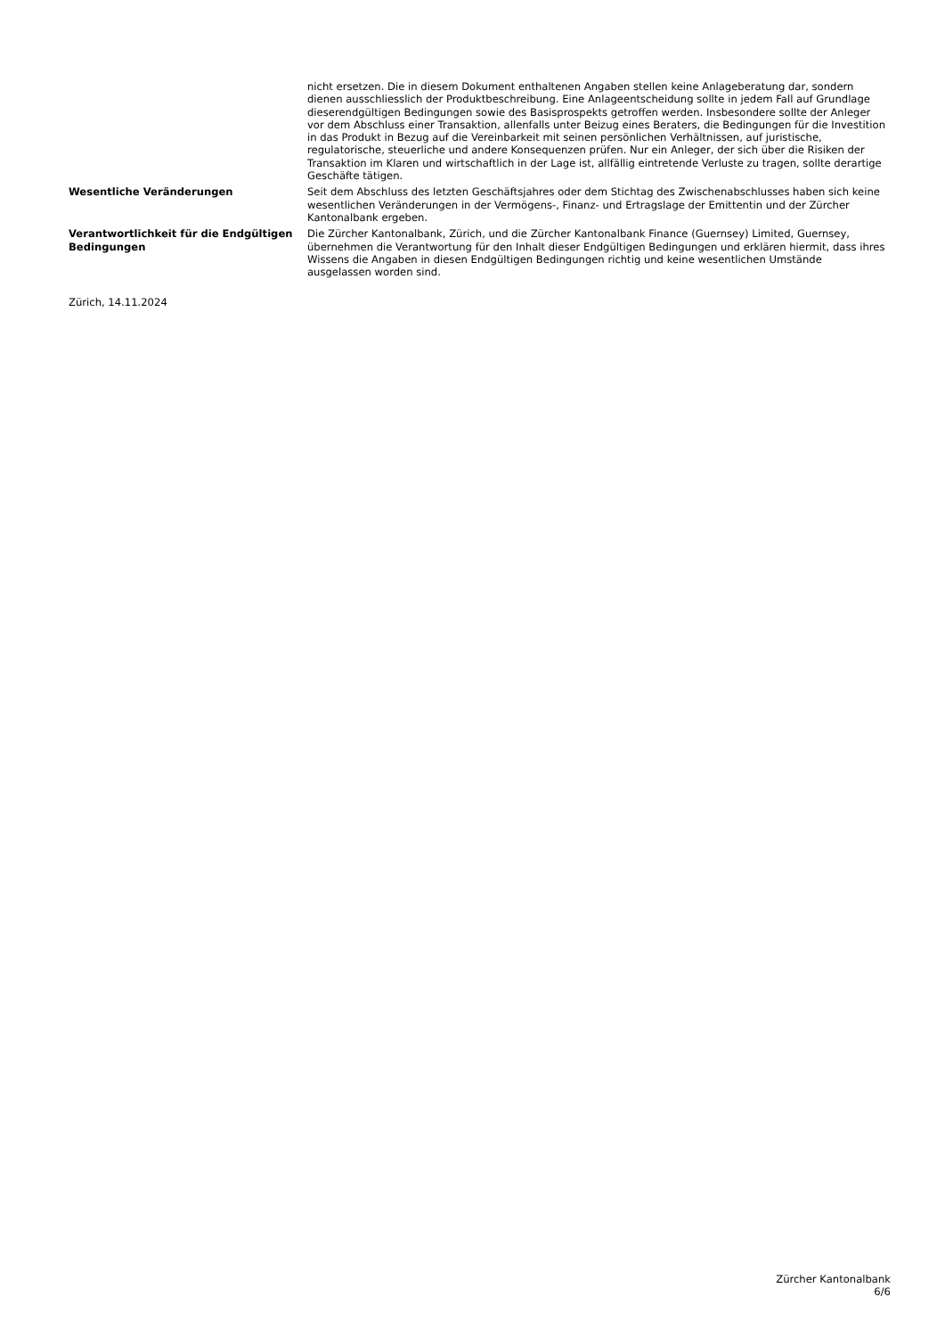nicht ersetzen. Die in diesem Dokument enthaltenen Angaben stellen keine Anlageberatung dar, sondern dienen ausschliesslich der Produktbeschreibung. Eine Anlageentscheidung sollte in jedem Fall auf Grundlage dieserendgültigen Bedingungen sowie des Basisprospekts getroffen werden. Insbesondere sollte der Anleger vor dem Abschluss einer Transaktion, allenfalls unter Beizug eines Beraters, die Bedingungen für die Investition in das Produkt in Bezug auf die Vereinbarkeit mit seinen persönlichen Verhältnissen, auf juristische, regulatorische, steuerliche und andere Konsequenzen prüfen. Nur ein Anleger, der sich über die Risiken der Transaktion im Klaren und wirtschaftlich in der Lage ist, allfällig eintretende Verluste zu tragen, sollte derartige Geschäfte tätigen.
Wesentliche Veränderungen Seit dem Abschluss des letzten Geschäftsjahres oder dem Stichtag des Zwischenabschlusses haben sich keine wesentlichen Veränderungen in der Vermögens-, Finanz- und Ertragslage der Emittentin und der Zürcher Kantonalbank ergeben.
Verantwortlichkeit für die Endgültigen Bedingungen
Die Zürcher Kantonalbank, Zürich, und die Zürcher Kantonalbank Finance (Guernsey) Limited, Guernsey, übernehmen die Verantwortung für den Inhalt dieser Endgültigen Bedingungen und erklären hiermit, dass ihres Wissens die Angaben in diesen Endgültigen Bedingungen richtig und keine wesentlichen Umstände ausgelassen worden sind.
Zürich, 14.11.2024
Zürcher Kantonalbank
6/6